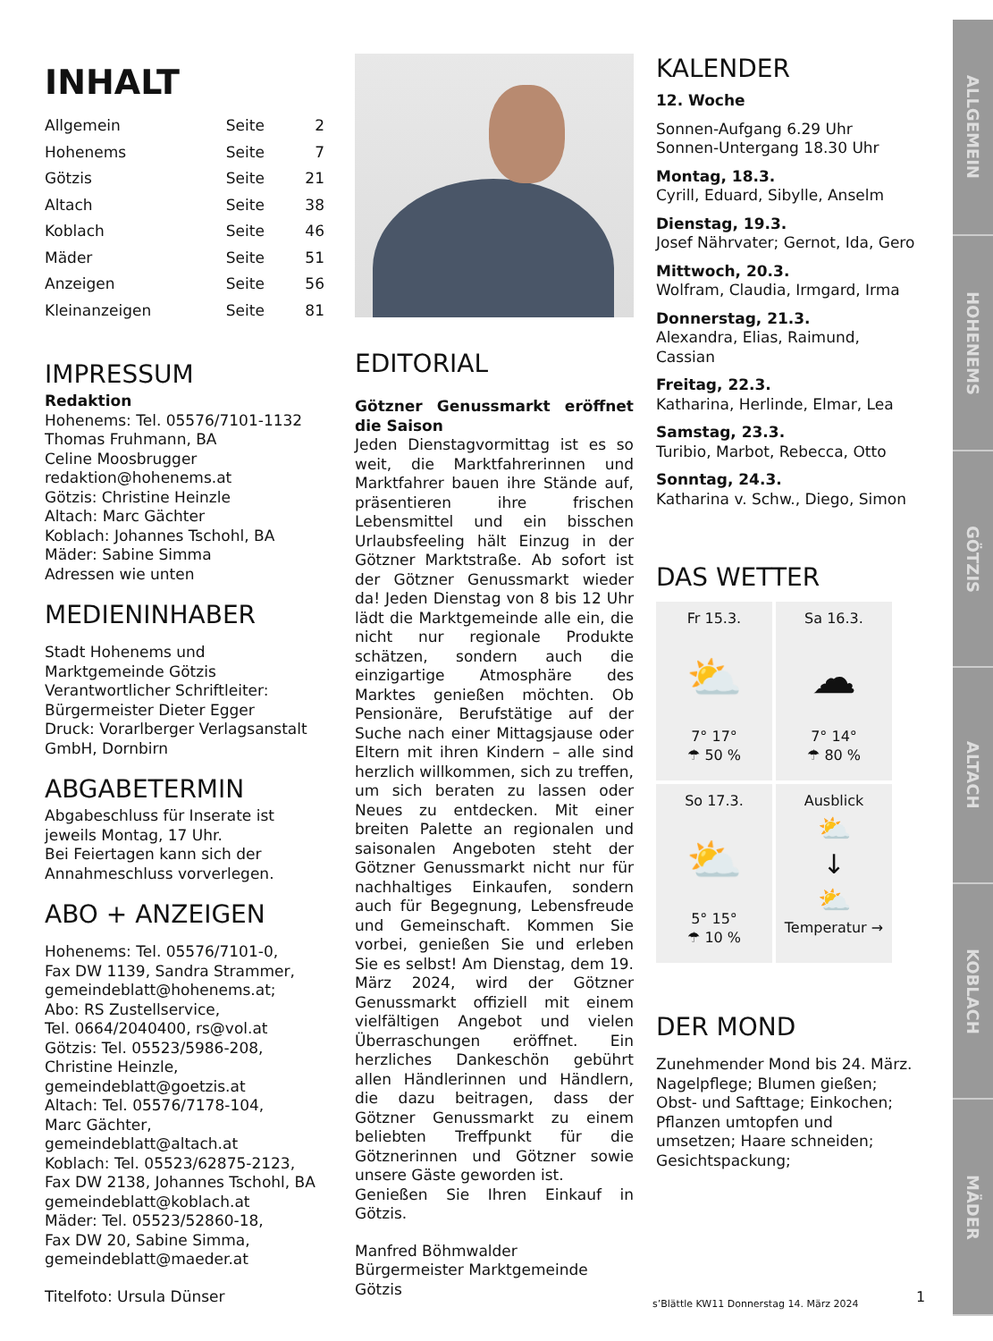INHALT
| Allgemein | Seite | 2 |
| Hohenems | Seite | 7 |
| Götzis | Seite | 21 |
| Altach | Seite | 38 |
| Koblach | Seite | 46 |
| Mäder | Seite | 51 |
| Anzeigen | Seite | 56 |
| Kleinanzeigen | Seite | 81 |
IMPRESSUM
Redaktion
Hohenems: Tel. 05576/7101-1132
Thomas Fruhmann, BA
Celine Moosbrugger
redaktion@hohenems.at
Götzis: Christine Heinzle
Altach: Marc Gächter
Koblach: Johannes Tschohl, BA
Mäder: Sabine Simma
Adressen wie unten
MEDIENINHABER
Stadt Hohenems und
Marktgemeinde Götzis
Verantwortlicher Schriftleiter:
Bürgermeister Dieter Egger
Druck: Vorarlberger Verlagsanstalt GmbH, Dornbirn
ABGABETERMIN
Abgabeschluss für Inserate ist jeweils Montag, 17 Uhr.
Bei Feiertagen kann sich der Annahmeschluss vorverlegen.
ABO + ANZEIGEN
Hohenems: Tel. 05576/7101-0,
Fax DW 1139, Sandra Strammer,
gemeindeblatt@hohenems.at;
Abo: RS Zustellservice,
Tel. 0664/2040400, rs@vol.at
Götzis: Tel. 05523/5986-208,
Christine Heinzle,
gemeindeblatt@goetzis.at
Altach: Tel. 05576/7178-104,
Marc Gächter,
gemeindeblatt@altach.at
Koblach: Tel. 05523/62875-2123,
Fax DW 2138, Johannes Tschohl, BA
gemeindeblatt@koblach.at
Mäder: Tel. 05523/52860-18,
Fax DW 20, Sabine Simma,
gemeindeblatt@maeder.at
Titelfoto: Ursula Dünser
EDITORIAL
Götzner Genussmarkt eröffnet die Saison
Jeden Dienstagvormittag ist es so weit, die Marktfahrerinnen und Marktfahrer bauen ihre Stände auf, präsentieren ihre frischen Lebensmittel und ein bisschen Urlaubsfeeling hält Einzug in der Götzner Marktstraße. Ab sofort ist der Götzner Genussmarkt wieder da! Jeden Dienstag von 8 bis 12 Uhr lädt die Marktgemeinde alle ein, die nicht nur regionale Produkte schätzen, sondern auch die einzigartige Atmosphäre des Marktes genießen möchten. Ob Pensionäre, Berufstätige auf der Suche nach einer Mittagsjause oder Eltern mit ihren Kindern – alle sind herzlich willkommen, sich zu treffen, um sich beraten zu lassen oder Neues zu entdecken. Mit einer breiten Palette an regionalen und saisonalen Angeboten steht der Götzner Genussmarkt nicht nur für nachhaltiges Einkaufen, sondern auch für Begegnung, Lebensfreude und Gemeinschaft. Kommen Sie vorbei, genießen Sie und erleben Sie es selbst! Am Dienstag, dem 19. März 2024, wird der Götzner Genussmarkt offiziell mit einem vielfältigen Angebot und vielen Überraschungen eröffnet. Ein herzliches Dankeschön gebührt allen Händlerinnen und Händlern, die dazu beitragen, dass der Götzner Genussmarkt zu einem beliebten Treffpunkt für die Götznerinnen und Götzner sowie unsere Gäste geworden ist.
Genießen Sie Ihren Einkauf in Götzis.
Manfred Böhmwalder
Bürgermeister Marktgemeinde Götzis
KALENDER
12. Woche
Sonnen-Aufgang 6.29 Uhr
Sonnen-Untergang 18.30 Uhr
Montag, 18.3.
Cyrill, Eduard, Sibylle, Anselm
Dienstag, 19.3.
Josef Nährvater; Gernot, Ida, Gero
Mittwoch, 20.3.
Wolfram, Claudia, Irmgard, Irma
Donnerstag, 21.3.
Alexandra, Elias, Raimund, Cassian
Freitag, 22.3.
Katharina, Herlinde, Elmar, Lea
Samstag, 23.3.
Turibio, Marbot, Rebecca, Otto
Sonntag, 24.3.
Katharina v. Schw., Diego, Simon
DAS WETTER
Fr 15.3.
⛅
7° 17°
☂ 50 %
Sa 16.3.
☁
7° 14°
☂ 80 %
So 17.3.
⛅
5° 15°
☂ 10 %
Ausblick
⛅
↓
⛅
Temperatur →
DER MOND
Zunehmender Mond bis 24. März. Nagelpflege; Blumen gießen; Obst- und Safttage; Einkochen; Pflanzen umtopfen und umsetzen; Haare schneiden; Gesichtspackung;
ALLGEMEIN
HOHENEMS
GÖTZIS
ALTACH
KOBLACH
MÄDER
s’Blättle KW11 Donnerstag 14. März 2024
1